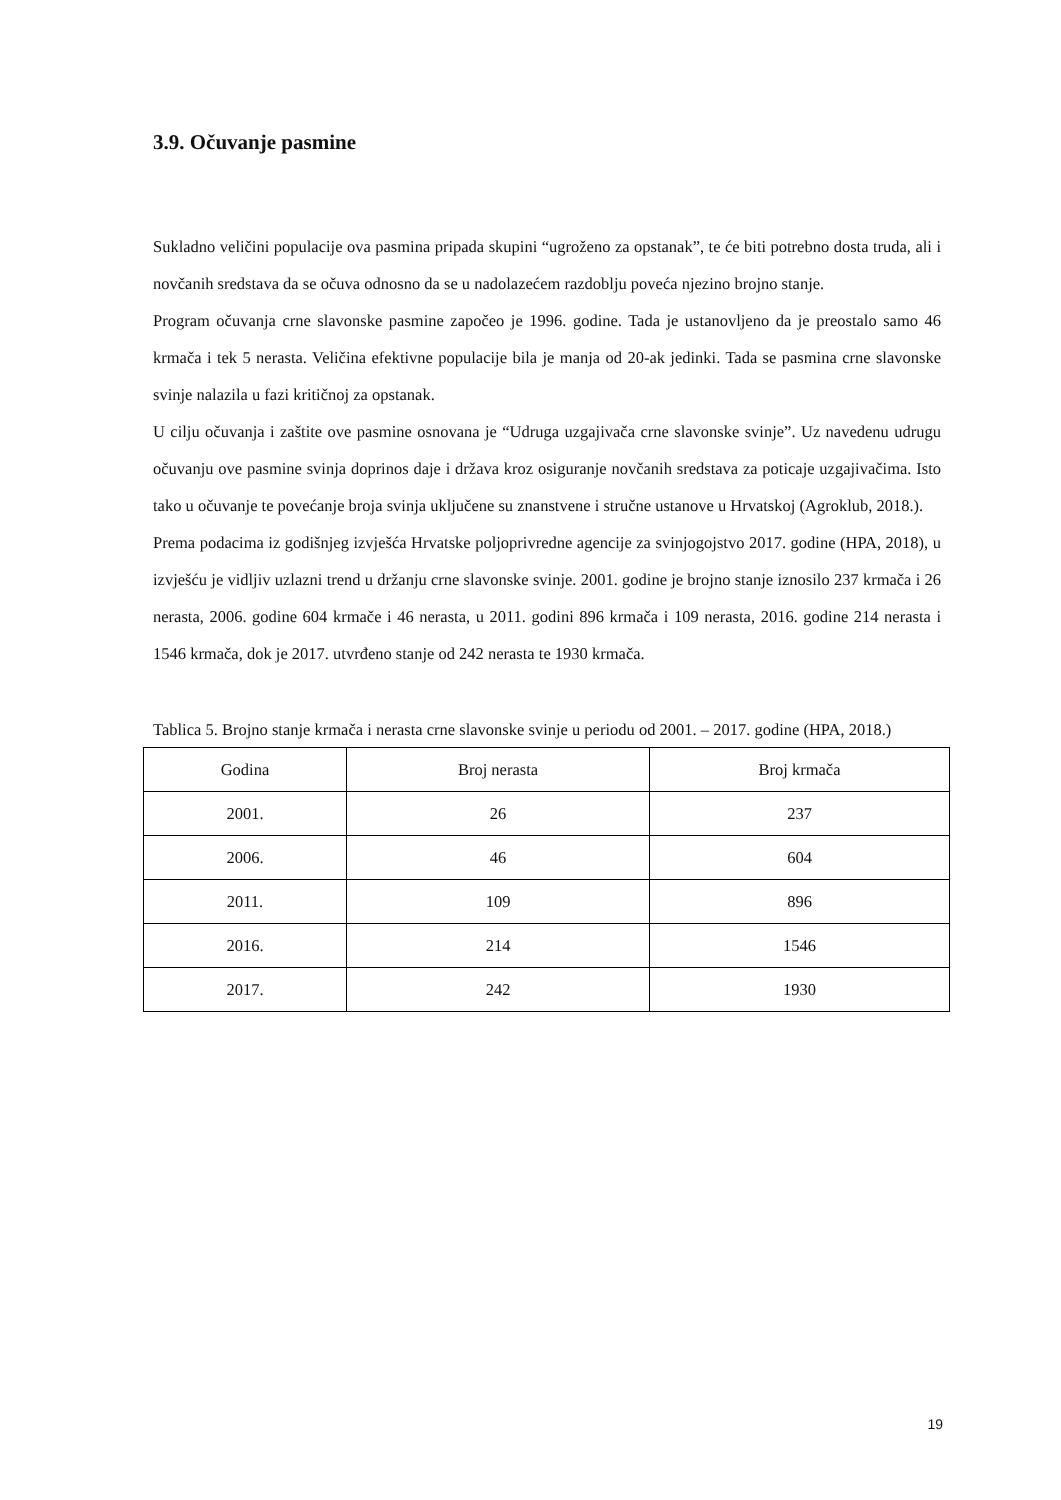3.9. Očuvanje pasmine
Sukladno veličini populacije ova pasmina pripada skupini “ugroženo za opstanak”, te će biti potrebno dosta truda, ali i novčanih sredstava da se očuva odnosno da se u nadolazećem razdoblju poveća njezino brojno stanje.
Program očuvanja crne slavonske pasmine započeo je 1996. godine. Tada je ustanovljeno da je preostalo samo 46 krmača i tek 5 nerasta. Veličina efektivne populacije bila je manja od 20-ak jedinki. Tada se pasmina crne slavonske svinje nalazila u fazi kritičnoj za opstanak.
U cilju očuvanja i zaštite ove pasmine osnovana je “Udruga uzgajivača crne slavonske svinje”. Uz navedenu udrugu očuvanju ove pasmine svinja doprinos daje i država kroz osiguranje novčanih sredstava za poticaje uzgajivačima. Isto tako u očuvanje te povećanje broja svinja uključene su znanstvene i stručne ustanove u Hrvatskoj (Agroklub, 2018.).
Prema podacima iz godišnjeg izvješća Hrvatske poljoprivredne agencije za svinjogojstvo 2017. godine (HPA, 2018), u izvješću je vidljiv uzlazni trend u držanju crne slavonske svinje. 2001. godine je brojno stanje iznosilo 237 krmača i 26 nerasta, 2006. godine 604 krmače i 46 nerasta, u 2011. godini 896 krmača i 109 nerasta, 2016. godine 214 nerasta i 1546 krmača, dok je 2017. utvrđeno stanje od 242 nerasta te 1930 krmača.
Tablica 5. Brojno stanje krmača i nerasta crne slavonske svinje u periodu od 2001. – 2017. godine (HPA, 2018.)
| Godina | Broj nerasta | Broj krmača |
| --- | --- | --- |
| 2001. | 26 | 237 |
| 2006. | 46 | 604 |
| 2011. | 109 | 896 |
| 2016. | 214 | 1546 |
| 2017. | 242 | 1930 |
19